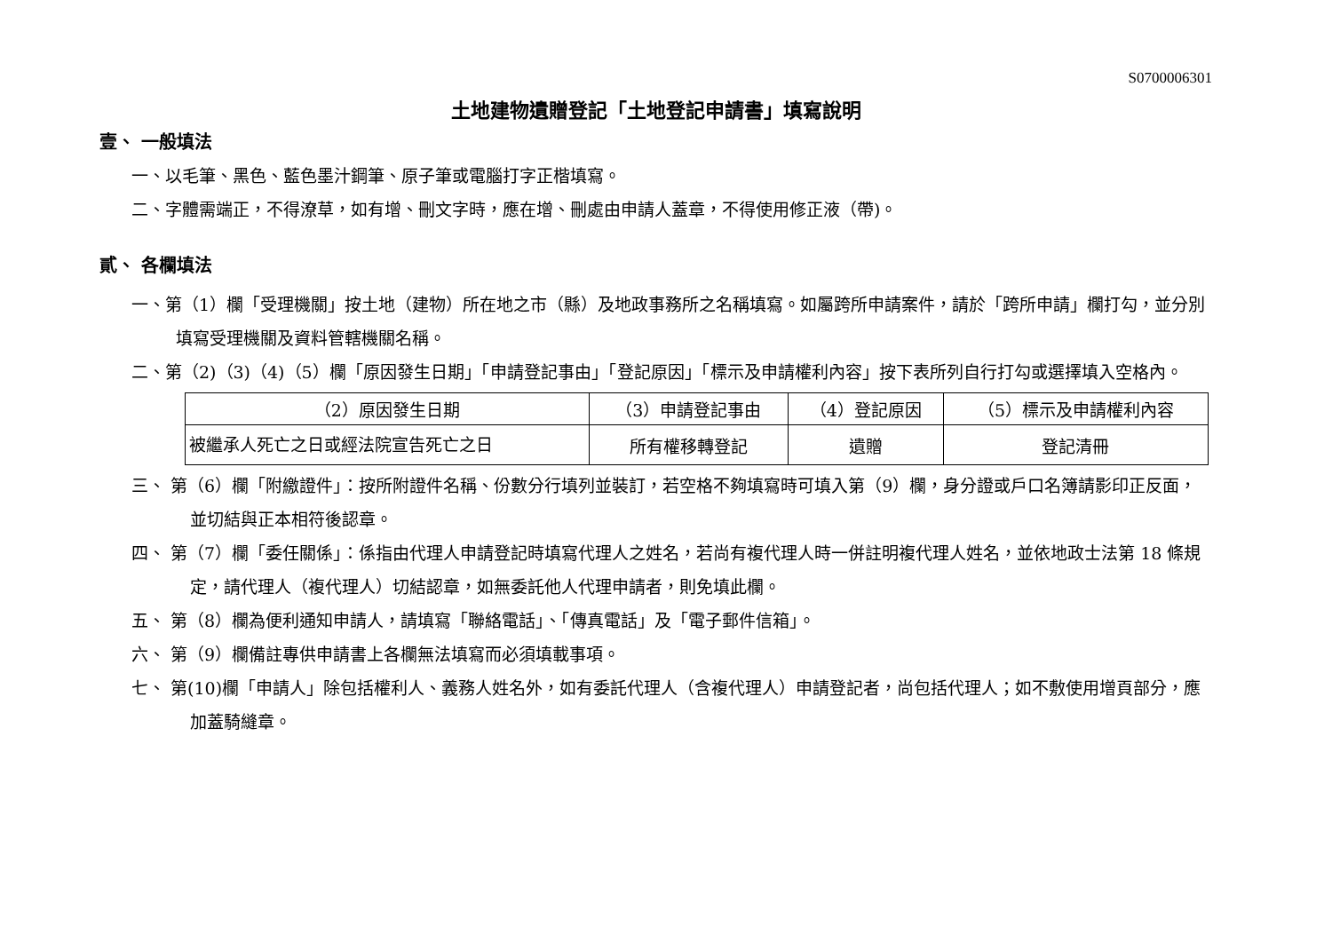S0700006301
土地建物遺贈登記「土地登記申請書」填寫說明
壹、 一般填法
一、以毛筆、黑色、藍色墨汁鋼筆、原子筆或電腦打字正楷填寫。
二、字體需端正，不得潦草，如有增、刪文字時，應在增、刪處由申請人蓋章，不得使用修正液（帶)。
貳、 各欄填法
一、第（1）欄「受理機關」按土地（建物）所在地之市（縣）及地政事務所之名稱填寫。如屬跨所申請案件，請於「跨所申請」欄打勾，並分別填寫受理機關及資料管轄機關名稱。
二、第（2)（3)（4)（5）欄「原因發生日期」「申請登記事由」「登記原因」「標示及申請權利內容」按下表所列自行打勾或選擇填入空格內。
| （2）原因發生日期 | （3）申請登記事由 | （4）登記原因 | （5）標示及申請權利內容 |
| 被繼承人死亡之日或經法院宣告死亡之日 | 所有權移轉登記 | 遺贈 | 登記清冊 |
三、 第（6）欄「附繳證件」：按所附證件名稱、份數分行填列並裝訂，若空格不夠填寫時可填入第（9）欄，身分證或戶口名簿請影印正反面，並切結與正本相符後認章。
四、 第（7）欄「委任關係」：係指由代理人申請登記時填寫代理人之姓名，若尚有複代理人時一併註明複代理人姓名，並依地政士法第 18 條規定，請代理人（複代理人）切結認章，如無委託他人代理申請者，則免填此欄。
五、 第（8）欄為便利通知申請人，請填寫「聯絡電話」、「傳真電話」及「電子郵件信箱」。
六、 第（9）欄備註專供申請書上各欄無法填寫而必須填載事項。
七、 第(10)欄「申請人」除包括權利人、義務人姓名外，如有委託代理人（含複代理人）申請登記者，尚包括代理人；如不敷使用增頁部分，應加蓋騎縫章。